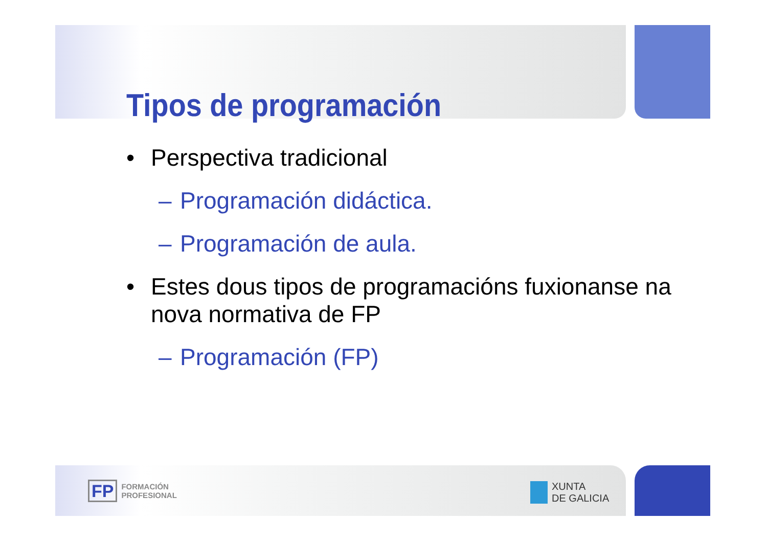Tipos de programación
• Perspectiva tradicional
– Programación didáctica.
– Programación de aula.
• Estes dous tipos de programacións fuxionanse na
nova normativa de FP
– Programación (FP)
FP FORMACIÓN
PROFESIONAL
XUNTA
DE GALICIA